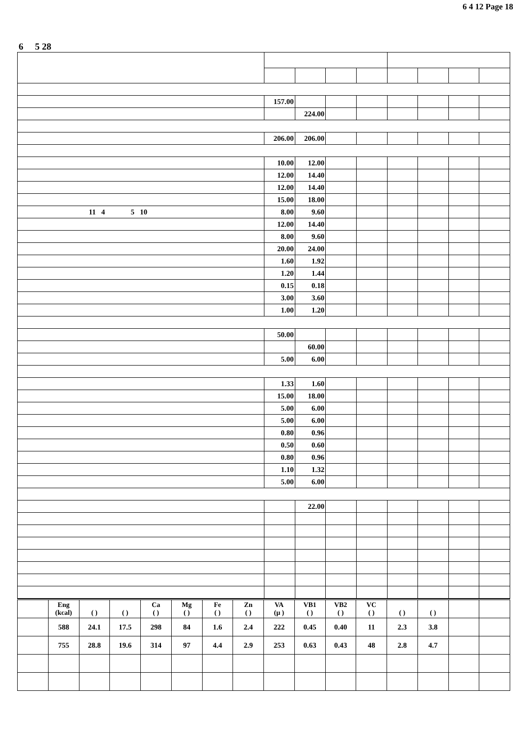6 4 12 Page 18
6 5 28
| | 157.00 | | | | | | | |
| | | 224.00 | | | | | | |
| | 206.00 | 206.00 | | | | | | |
| | 10.00 | 12.00 | | | | | | |
| | 12.00 | 14.40 | | | | | | |
| | 12.00 | 14.40 | | | | | | |
| | 15.00 | 18.00 | | | | | | |
| 11 4 5 10 | 8.00 | 9.60 | | | | | | |
| | 12.00 | 14.40 | | | | | | |
| | 8.00 | 9.60 | | | | | | |
| | 20.00 | 24.00 | | | | | | |
| | 1.60 | 1.92 | | | | | | |
| | 1.20 | 1.44 | | | | | | |
| | 0.15 | 0.18 | | | | | | |
| | 3.00 | 3.60 | | | | | | |
| | 1.00 | 1.20 | | | | | | |
| | 50.00 | | | | | | | |
| | | 60.00 | | | | | | |
| | 5.00 | 6.00 | | | | | | |
| | 1.33 | 1.60 | | | | | | |
| | 15.00 | 18.00 | | | | | | |
| | 5.00 | 6.00 | | | | | | |
| | 5.00 | 6.00 | | | | | | |
| | 0.80 | 0.96 | | | | | | |
| | 0.50 | 0.60 | | | | | | |
| | 0.80 | 0.96 | | | | | | |
| | 1.10 | 1.32 | | | | | | |
| | 5.00 | 6.00 | | | | | | |
| | | 22.00 | | | | | | |
| | Eng (kcal) | ( ) | ( ) | Ca ( ) | Mg ( ) | Fe ( ) | Zn ( ) | VA (μ ) | VB1 ( ) | VB2 ( ) | VC ( ) | ( ) | ( ) | | |
| --- | --- | --- | --- | --- | --- | --- | --- | --- | --- | --- | --- | --- | --- | --- | --- |
| | 588 | 24.1 | 17.5 | 298 | 84 | 1.6 | 2.4 | 222 | 0.45 | 0.40 | 11 | 2.3 | 3.8 | | |
| | 755 | 28.8 | 19.6 | 314 | 97 | 4.4 | 2.9 | 253 | 0.63 | 0.43 | 48 | 2.8 | 4.7 | | |